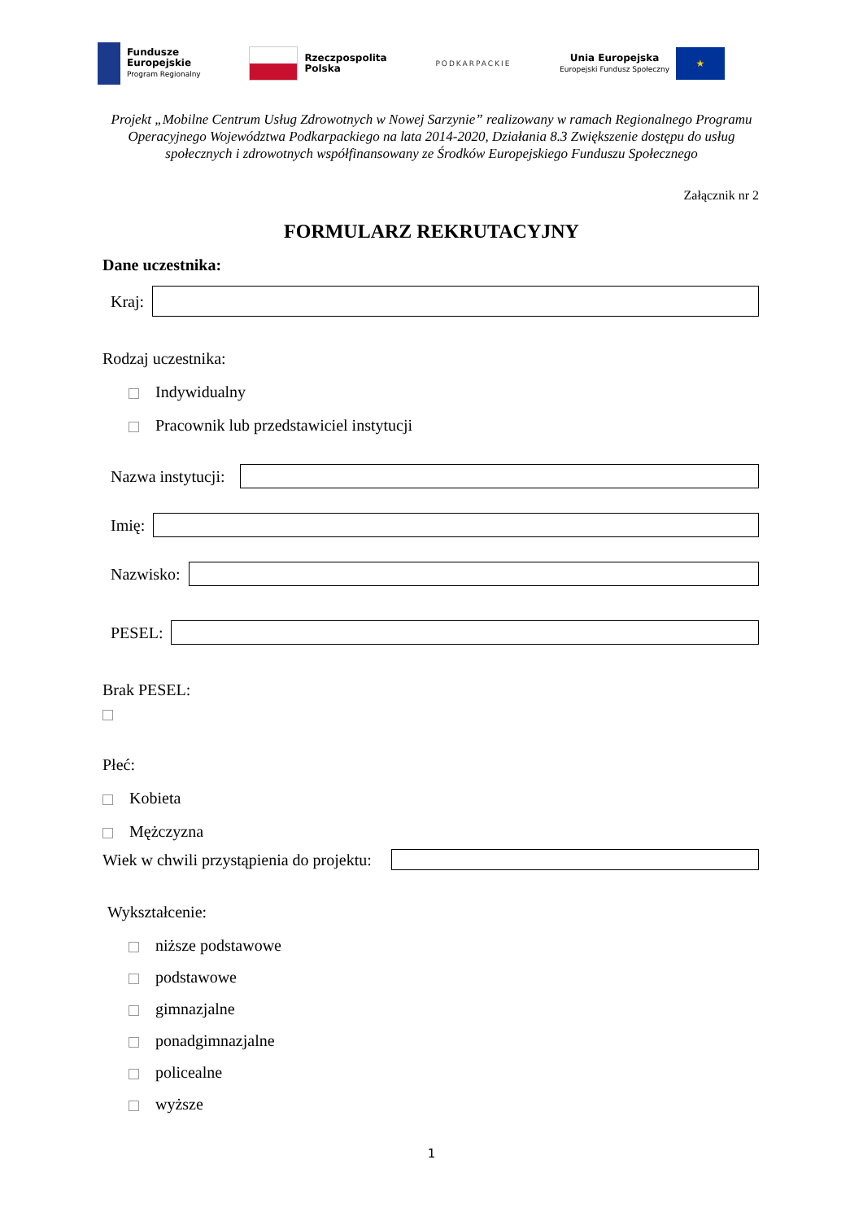Fundusze
Europejskie
Program Regionalny
Rzeczpospolita
Polska
PODKARPACKIE
Unia Europejska
Europejski Fundusz Społeczny
★
Projekt „Mobilne Centrum Usług Zdrowotnych w Nowej Sarzynie” realizowany w ramach Regionalnego Programu Operacyjnego Województwa Podkarpackiego na lata 2014-2020, Działania 8.3 Zwiększenie dostępu do usług społecznych i zdrowotnych współfinansowany ze Środków Europejskiego Funduszu Społecznego
Załącznik nr 2
FORMULARZ REKRUTACYJNY
Dane uczestnika:
Kraj:
Rodzaj uczestnika:
Indywidualny
Pracownik lub przedstawiciel instytucji
Nazwa instytucji:
Imię:
Nazwisko:
PESEL:
Brak PESEL:
Płeć:
Kobieta
Mężczyzna
Wiek w chwili przystąpienia do projektu:
Wykształcenie:
niższe podstawowe
podstawowe
gimnazjalne
ponadgimnazjalne
policealne
wyższe
1